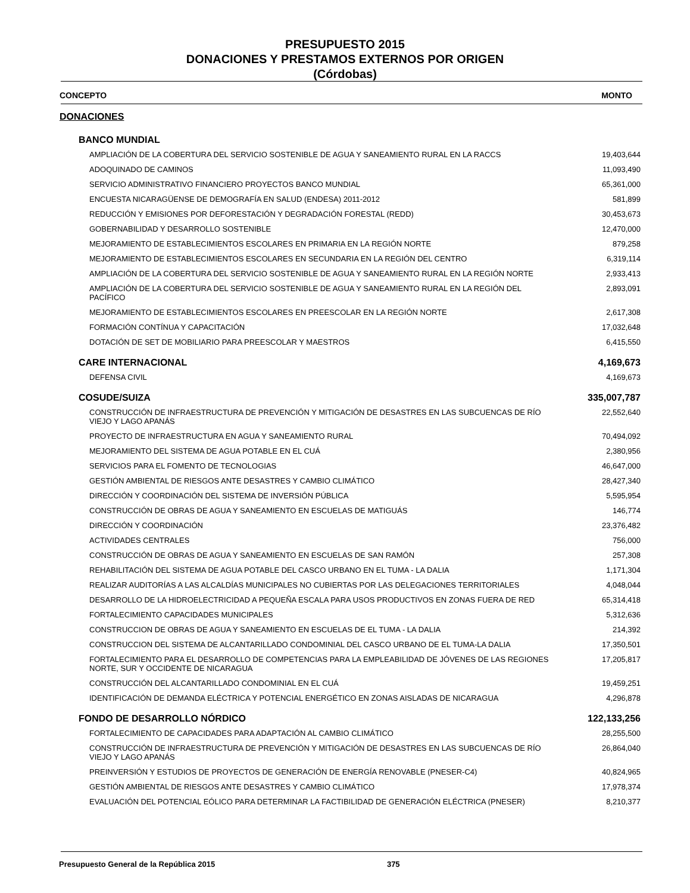PRESUPUESTO 2015
DONACIONES Y PRESTAMOS EXTERNOS POR ORIGEN
(Córdobas)
| CONCEPTO | MONTO |
| --- | --- |
| DONACIONES | |
| BANCO MUNDIAL | |
| AMPLIACIÓN DE LA COBERTURA DEL SERVICIO SOSTENIBLE DE AGUA Y SANEAMIENTO RURAL EN LA RACCS | 19,403,644 |
| ADOQUINADO DE CAMINOS | 11,093,490 |
| SERVICIO ADMINISTRATIVO FINANCIERO PROYECTOS BANCO MUNDIAL | 65,361,000 |
| ENCUESTA NICARAGÜENSE DE DEMOGRAFÍA EN SALUD (ENDESA) 2011-2012 | 581,899 |
| REDUCCIÓN Y EMISIONES POR DEFORESTACIÓN Y DEGRADACIÓN FORESTAL (REDD) | 30,453,673 |
| GOBERNABILIDAD Y DESARROLLO SOSTENIBLE | 12,470,000 |
| MEJORAMIENTO DE ESTABLECIMIENTOS ESCOLARES EN PRIMARIA EN LA REGIÓN NORTE | 879,258 |
| MEJORAMIENTO DE ESTABLECIMIENTOS ESCOLARES EN SECUNDARIA EN LA REGIÓN DEL CENTRO | 6,319,114 |
| AMPLIACIÓN DE LA COBERTURA DEL SERVICIO SOSTENIBLE DE AGUA Y SANEAMIENTO RURAL EN LA REGIÓN NORTE | 2,933,413 |
| AMPLIACIÓN DE LA COBERTURA DEL SERVICIO SOSTENIBLE DE AGUA Y SANEAMIENTO RURAL EN LA REGIÓN DEL PACÍFICO | 2,893,091 |
| MEJORAMIENTO DE ESTABLECIMIENTOS ESCOLARES EN PREESCOLAR EN LA REGIÓN NORTE | 2,617,308 |
| FORMACIÓN CONTÍNUA Y CAPACITACIÓN | 17,032,648 |
| DOTACIÓN DE SET DE MOBILIARIO PARA PREESCOLAR Y MAESTROS | 6,415,550 |
| CARE INTERNACIONAL | 4,169,673 |
| DEFENSA CIVIL | 4,169,673 |
| COSUDE/SUIZA | 335,007,787 |
| CONSTRUCCIÓN DE INFRAESTRUCTURA DE PREVENCIÓN Y MITIGACIÓN DE DESASTRES EN LAS SUBCUENCAS DE RÍO VIEJO Y LAGO APANÁS | 22,552,640 |
| PROYECTO DE INFRAESTRUCTURA EN AGUA Y SANEAMIENTO RURAL | 70,494,092 |
| MEJORAMIENTO DEL SISTEMA DE AGUA POTABLE EN EL CUÁ | 2,380,956 |
| SERVICIOS PARA EL FOMENTO DE TECNOLOGIAS | 46,647,000 |
| GESTIÓN AMBIENTAL DE RIESGOS ANTE DESASTRES Y CAMBIO CLIMÁTICO | 28,427,340 |
| DIRECCIÓN Y COORDINACIÓN DEL SISTEMA DE INVERSIÓN PÚBLICA | 5,595,954 |
| CONSTRUCCIÓN DE OBRAS DE AGUA Y SANEAMIENTO EN ESCUELAS DE MATIGUÁS | 146,774 |
| DIRECCIÓN Y COORDINACIÓN | 23,376,482 |
| ACTIVIDADES CENTRALES | 756,000 |
| CONSTRUCCIÓN DE OBRAS DE AGUA Y SANEAMIENTO EN ESCUELAS DE SAN RAMÓN | 257,308 |
| REHABILITACIÓN DEL SISTEMA DE AGUA POTABLE DEL CASCO URBANO EN EL TUMA - LA DALIA | 1,171,304 |
| REALIZAR AUDITORÍAS A LAS ALCALDÍAS MUNICIPALES NO CUBIERTAS POR LAS DELEGACIONES TERRITORIALES | 4,048,044 |
| DESARROLLO DE LA HIDROELECTRICIDAD A PEQUEÑA ESCALA PARA USOS PRODUCTIVOS EN ZONAS FUERA DE RED | 65,314,418 |
| FORTALECIMIENTO CAPACIDADES MUNICIPALES | 5,312,636 |
| CONSTRUCCION DE OBRAS DE AGUA Y SANEAMIENTO EN ESCUELAS DE EL TUMA - LA DALIA | 214,392 |
| CONSTRUCCION DEL SISTEMA DE ALCANTARILLADO CONDOMINIAL DEL CASCO URBANO DE EL TUMA-LA DALIA | 17,350,501 |
| FORTALECIMIENTO PARA EL DESARROLLO DE COMPETENCIAS PARA LA EMPLEABILIDAD DE JÓVENES DE LAS REGIONES NORTE, SUR Y OCCIDENTE DE NICARAGUA | 17,205,817 |
| CONSTRUCCIÓN DEL ALCANTARILLADO CONDOMINIAL EN EL CUÁ | 19,459,251 |
| IDENTIFICACIÓN DE DEMANDA ELÉCTRICA Y POTENCIAL ENERGÉTICO EN ZONAS AISLADAS DE NICARAGUA | 4,296,878 |
| FONDO DE DESARROLLO NÓRDICO | 122,133,256 |
| FORTALECIMIENTO DE CAPACIDADES PARA ADAPTACIÓN AL CAMBIO CLIMÁTICO | 28,255,500 |
| CONSTRUCCIÓN DE INFRAESTRUCTURA DE PREVENCIÓN Y MITIGACIÓN DE DESASTRES EN LAS SUBCUENCAS DE RÍO VIEJO Y LAGO APANÁS | 26,864,040 |
| PREINVERSIÓN Y ESTUDIOS DE PROYECTOS DE GENERACIÓN DE ENERGÍA RENOVABLE (PNESER-C4) | 40,824,965 |
| GESTIÓN AMBIENTAL DE RIESGOS ANTE DESASTRES Y CAMBIO CLIMÁTICO | 17,978,374 |
| EVALUACIÓN DEL POTENCIAL EÓLICO PARA DETERMINAR LA FACTIBILIDAD DE GENERACIÓN ELÉCTRICA (PNESER) | 8,210,377 |
Presupuesto General de la República 2015 375